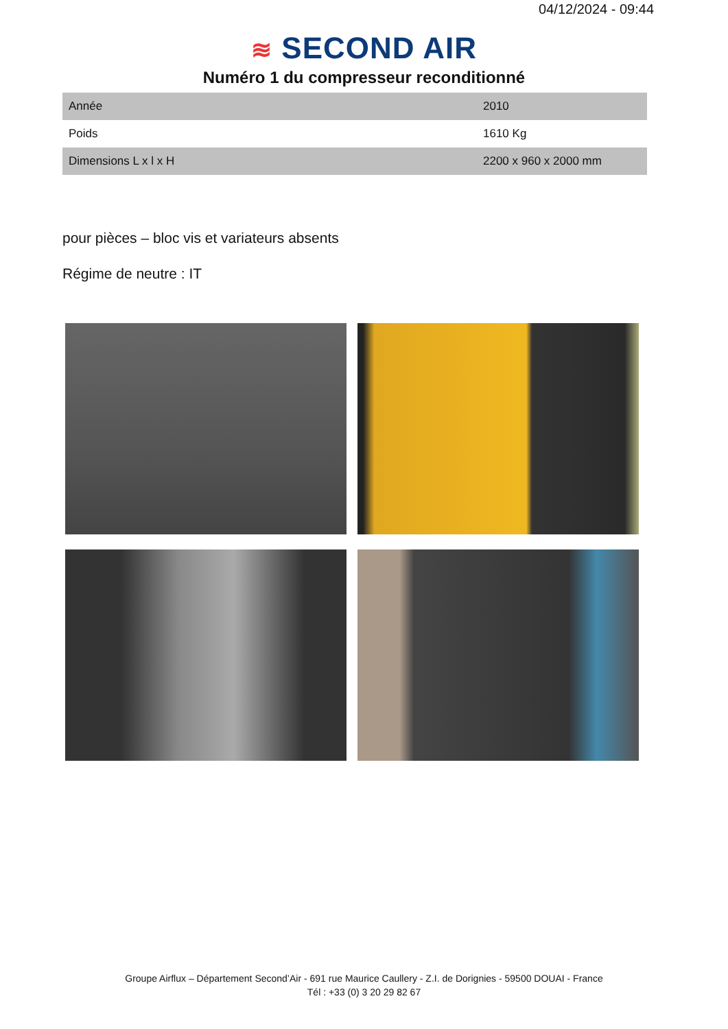04/12/2024 - 09:44
≋ SECOND AIR
Numéro 1 du compresseur reconditionné
| Année | 2010 |
| Poids | 1610 Kg |
| Dimensions L x l x H | 2200 x 960 x 2000 mm |
pour pièces – bloc vis et variateurs absents
Régime de neutre : IT
Groupe Airflux – Département Second’Air - 691 rue Maurice Caullery - Z.I. de Dorignies - 59500 DOUAI - France
Tél : +33 (0) 3 20 29 82 67